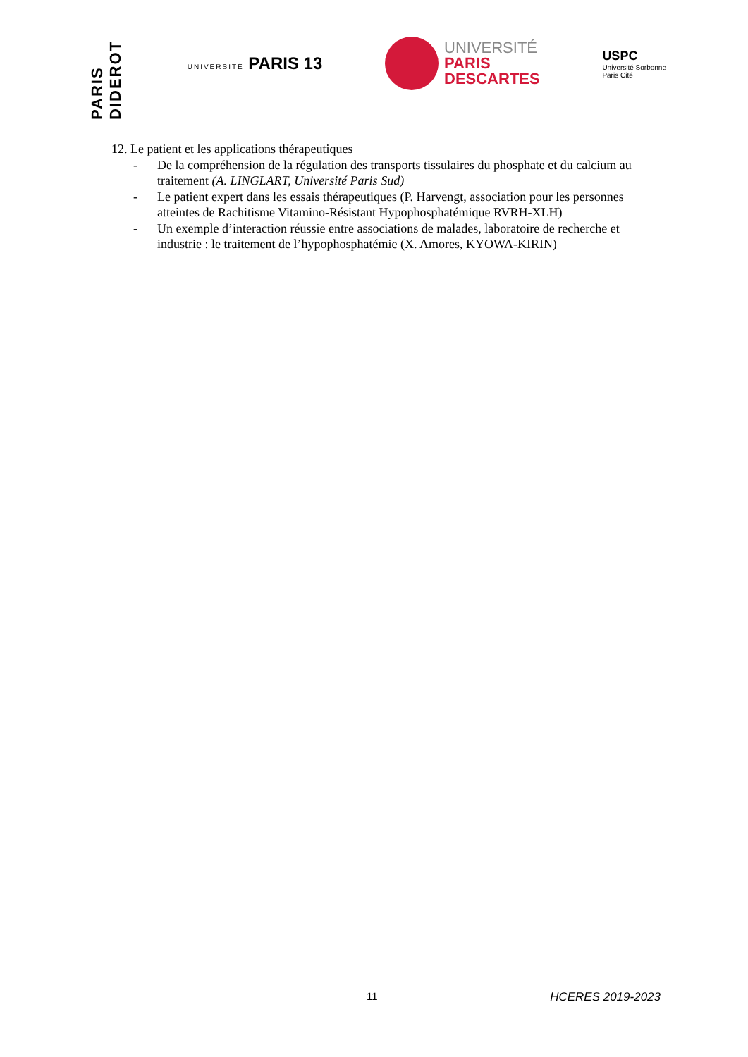PARIS DIDEROT
UNIVERSITÉ PARIS 13
UNIVERSITÉ
PARIS
DESCARTES
USPC
Université Sorbonne
Paris Cité
12. Le patient et les applications thérapeutiques
- De la compréhension de la régulation des transports tissulaires du phosphate et du calcium au traitement (A. LINGLART, Université Paris Sud)
- Le patient expert dans les essais thérapeutiques (P. Harvengt, association pour les personnes atteintes de Rachitisme Vitamino-Résistant Hypophosphatémique RVRH-XLH)
- Un exemple d’interaction réussie entre associations de malades, laboratoire de recherche et industrie : le traitement de l’hypophosphatémie (X. Amores, KYOWA-KIRIN)
11 HCERES 2019-2023